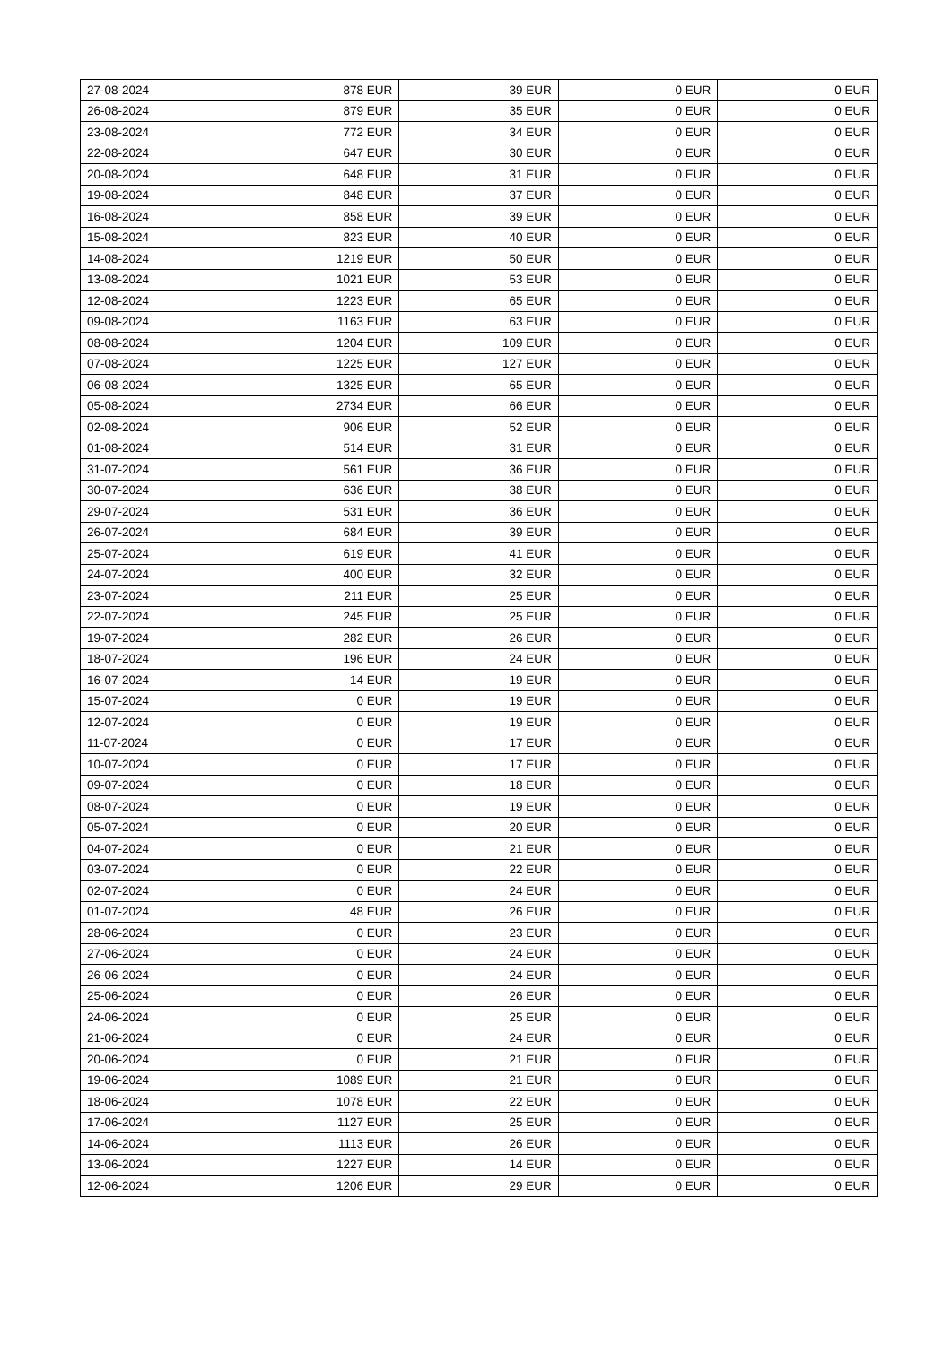| 27-08-2024 | 878 EUR | 39 EUR | 0 EUR | 0 EUR |
| 26-08-2024 | 879 EUR | 35 EUR | 0 EUR | 0 EUR |
| 23-08-2024 | 772 EUR | 34 EUR | 0 EUR | 0 EUR |
| 22-08-2024 | 647 EUR | 30 EUR | 0 EUR | 0 EUR |
| 20-08-2024 | 648 EUR | 31 EUR | 0 EUR | 0 EUR |
| 19-08-2024 | 848 EUR | 37 EUR | 0 EUR | 0 EUR |
| 16-08-2024 | 858 EUR | 39 EUR | 0 EUR | 0 EUR |
| 15-08-2024 | 823 EUR | 40 EUR | 0 EUR | 0 EUR |
| 14-08-2024 | 1219 EUR | 50 EUR | 0 EUR | 0 EUR |
| 13-08-2024 | 1021 EUR | 53 EUR | 0 EUR | 0 EUR |
| 12-08-2024 | 1223 EUR | 65 EUR | 0 EUR | 0 EUR |
| 09-08-2024 | 1163 EUR | 63 EUR | 0 EUR | 0 EUR |
| 08-08-2024 | 1204 EUR | 109 EUR | 0 EUR | 0 EUR |
| 07-08-2024 | 1225 EUR | 127 EUR | 0 EUR | 0 EUR |
| 06-08-2024 | 1325 EUR | 65 EUR | 0 EUR | 0 EUR |
| 05-08-2024 | 2734 EUR | 66 EUR | 0 EUR | 0 EUR |
| 02-08-2024 | 906 EUR | 52 EUR | 0 EUR | 0 EUR |
| 01-08-2024 | 514 EUR | 31 EUR | 0 EUR | 0 EUR |
| 31-07-2024 | 561 EUR | 36 EUR | 0 EUR | 0 EUR |
| 30-07-2024 | 636 EUR | 38 EUR | 0 EUR | 0 EUR |
| 29-07-2024 | 531 EUR | 36 EUR | 0 EUR | 0 EUR |
| 26-07-2024 | 684 EUR | 39 EUR | 0 EUR | 0 EUR |
| 25-07-2024 | 619 EUR | 41 EUR | 0 EUR | 0 EUR |
| 24-07-2024 | 400 EUR | 32 EUR | 0 EUR | 0 EUR |
| 23-07-2024 | 211 EUR | 25 EUR | 0 EUR | 0 EUR |
| 22-07-2024 | 245 EUR | 25 EUR | 0 EUR | 0 EUR |
| 19-07-2024 | 282 EUR | 26 EUR | 0 EUR | 0 EUR |
| 18-07-2024 | 196 EUR | 24 EUR | 0 EUR | 0 EUR |
| 16-07-2024 | 14 EUR | 19 EUR | 0 EUR | 0 EUR |
| 15-07-2024 | 0 EUR | 19 EUR | 0 EUR | 0 EUR |
| 12-07-2024 | 0 EUR | 19 EUR | 0 EUR | 0 EUR |
| 11-07-2024 | 0 EUR | 17 EUR | 0 EUR | 0 EUR |
| 10-07-2024 | 0 EUR | 17 EUR | 0 EUR | 0 EUR |
| 09-07-2024 | 0 EUR | 18 EUR | 0 EUR | 0 EUR |
| 08-07-2024 | 0 EUR | 19 EUR | 0 EUR | 0 EUR |
| 05-07-2024 | 0 EUR | 20 EUR | 0 EUR | 0 EUR |
| 04-07-2024 | 0 EUR | 21 EUR | 0 EUR | 0 EUR |
| 03-07-2024 | 0 EUR | 22 EUR | 0 EUR | 0 EUR |
| 02-07-2024 | 0 EUR | 24 EUR | 0 EUR | 0 EUR |
| 01-07-2024 | 48 EUR | 26 EUR | 0 EUR | 0 EUR |
| 28-06-2024 | 0 EUR | 23 EUR | 0 EUR | 0 EUR |
| 27-06-2024 | 0 EUR | 24 EUR | 0 EUR | 0 EUR |
| 26-06-2024 | 0 EUR | 24 EUR | 0 EUR | 0 EUR |
| 25-06-2024 | 0 EUR | 26 EUR | 0 EUR | 0 EUR |
| 24-06-2024 | 0 EUR | 25 EUR | 0 EUR | 0 EUR |
| 21-06-2024 | 0 EUR | 24 EUR | 0 EUR | 0 EUR |
| 20-06-2024 | 0 EUR | 21 EUR | 0 EUR | 0 EUR |
| 19-06-2024 | 1089 EUR | 21 EUR | 0 EUR | 0 EUR |
| 18-06-2024 | 1078 EUR | 22 EUR | 0 EUR | 0 EUR |
| 17-06-2024 | 1127 EUR | 25 EUR | 0 EUR | 0 EUR |
| 14-06-2024 | 1113 EUR | 26 EUR | 0 EUR | 0 EUR |
| 13-06-2024 | 1227 EUR | 14 EUR | 0 EUR | 0 EUR |
| 12-06-2024 | 1206 EUR | 29 EUR | 0 EUR | 0 EUR |